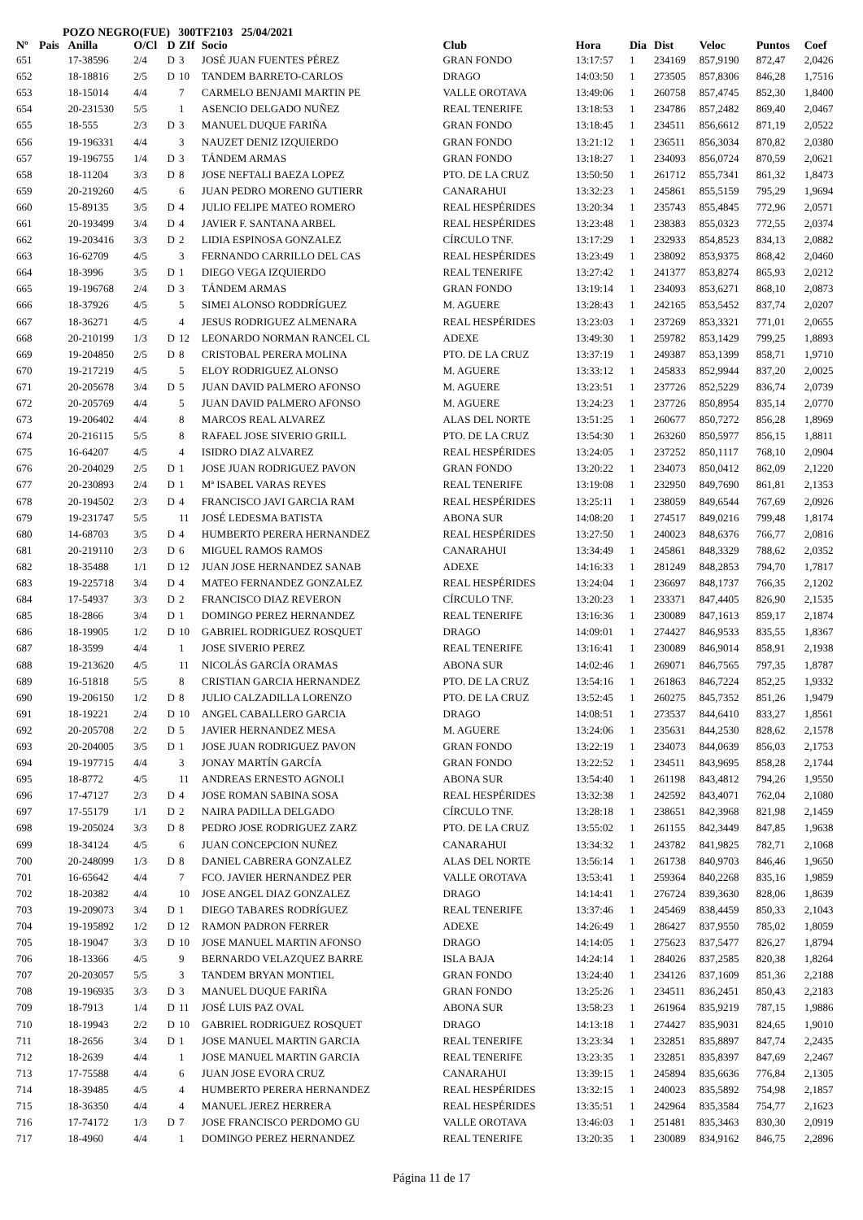POZO NEGRO(FUE) 300TF2103 25/04/2021
| Nº | Pais | Anilla | O/Cl | D | ZIf | Socio | Club | Hora | Dia | Dist | Veloc | Puntos | Coef |
| --- | --- | --- | --- | --- | --- | --- | --- | --- | --- | --- | --- | --- | --- |
| 651 | | 17-38596 | 2/4 | D | 3 | JOSÉ JUAN FUENTES PÉREZ | GRAN FONDO | 13:17:57 | 1 | 234169 | 857,9190 | 872,47 | 2,0426 |
| 652 | | 18-18816 | 2/5 | D | 10 | TANDEM BARRETO-CARLOS | DRAGO | 14:03:50 | 1 | 273505 | 857,8306 | 846,28 | 1,7516 |
| 653 | | 18-15014 | 4/4 | | 7 | CARMELO BENJAMI MARTIN PE | VALLE OROTAVA | 13:49:06 | 1 | 260758 | 857,4745 | 852,30 | 1,8400 |
| 654 | | 20-231530 | 5/5 | | 1 | ASENCIO DELGADO NUÑEZ | REAL TENERIFE | 13:18:53 | 1 | 234786 | 857,2482 | 869,40 | 2,0467 |
| 655 | | 18-555 | 2/3 | D | 3 | MANUEL DUQUE FARIÑA | GRAN FONDO | 13:18:45 | 1 | 234511 | 856,6612 | 871,19 | 2,0522 |
| 656 | | 19-196331 | 4/4 | | 3 | NAUZET DENIZ IZQUIERDO | GRAN FONDO | 13:21:12 | 1 | 236511 | 856,3034 | 870,82 | 2,0380 |
| 657 | | 19-196755 | 1/4 | D | 3 | TÁNDEM ARMAS | GRAN FONDO | 13:18:27 | 1 | 234093 | 856,0724 | 870,59 | 2,0621 |
| 658 | | 18-11204 | 3/3 | D | 8 | JOSE NEFTALI BAEZA LOPEZ | PTO. DE LA CRUZ | 13:50:50 | 1 | 261712 | 855,7341 | 861,32 | 1,8473 |
| 659 | | 20-219260 | 4/5 | | 6 | JUAN PEDRO MORENO GUTIERR | CANARAHUI | 13:32:23 | 1 | 245861 | 855,5159 | 795,29 | 1,9694 |
| 660 | | 15-89135 | 3/5 | D | 4 | JULIO FELIPE MATEO ROMERO | REAL HESPÉRIDES | 13:20:34 | 1 | 235743 | 855,4845 | 772,96 | 2,0571 |
| 661 | | 20-193499 | 3/4 | D | 4 | JAVIER F. SANTANA ARBEL | REAL HESPÉRIDES | 13:23:48 | 1 | 238383 | 855,0323 | 772,55 | 2,0374 |
| 662 | | 19-203416 | 3/3 | D | 2 | LIDIA ESPINOSA GONZALEZ | CÍRCULO TNF. | 13:17:29 | 1 | 232933 | 854,8523 | 834,13 | 2,0882 |
| 663 | | 16-62709 | 4/5 | | 3 | FERNANDO CARRILLO DEL CAS | REAL HESPÉRIDES | 13:23:49 | 1 | 238092 | 853,9375 | 868,42 | 2,0460 |
| 664 | | 18-3996 | 3/5 | D | 1 | DIEGO VEGA IZQUIERDO | REAL TENERIFE | 13:27:42 | 1 | 241377 | 853,8274 | 865,93 | 2,0212 |
| 665 | | 19-196768 | 2/4 | D | 3 | TÁNDEM ARMAS | GRAN FONDO | 13:19:14 | 1 | 234093 | 853,6271 | 868,10 | 2,0873 |
| 666 | | 18-37926 | 4/5 | | 5 | SIMEI ALONSO RODDRÍGUEZ | M. AGUERE | 13:28:43 | 1 | 242165 | 853,5452 | 837,74 | 2,0207 |
| 667 | | 18-36271 | 4/5 | | 4 | JESUS RODRIGUEZ ALMENARA | REAL HESPÉRIDES | 13:23:03 | 1 | 237269 | 853,3321 | 771,01 | 2,0655 |
| 668 | | 20-210199 | 1/3 | D | 12 | LEONARDO NORMAN RANCEL CL | ADEXE | 13:49:30 | 1 | 259782 | 853,1429 | 799,25 | 1,8893 |
| 669 | | 19-204850 | 2/5 | D | 8 | CRISTOBAL PERERA MOLINA | PTO. DE LA CRUZ | 13:37:19 | 1 | 249387 | 853,1399 | 858,71 | 1,9710 |
| 670 | | 19-217219 | 4/5 | | 5 | ELOY RODRIGUEZ ALONSO | M. AGUERE | 13:33:12 | 1 | 245833 | 852,9944 | 837,20 | 2,0025 |
| 671 | | 20-205678 | 3/4 | D | 5 | JUAN DAVID PALMERO AFONSO | M. AGUERE | 13:23:51 | 1 | 237726 | 852,5229 | 836,74 | 2,0739 |
| 672 | | 20-205769 | 4/4 | | 5 | JUAN DAVID PALMERO AFONSO | M. AGUERE | 13:24:23 | 1 | 237726 | 850,8954 | 835,14 | 2,0770 |
| 673 | | 19-206402 | 4/4 | | 8 | MARCOS REAL ALVAREZ | ALAS DEL NORTE | 13:51:25 | 1 | 260677 | 850,7272 | 856,28 | 1,8969 |
| 674 | | 20-216115 | 5/5 | | 8 | RAFAEL JOSE SIVERIO GRILL | PTO. DE LA CRUZ | 13:54:30 | 1 | 263260 | 850,5977 | 856,15 | 1,8811 |
| 675 | | 16-64207 | 4/5 | | 4 | ISIDRO DIAZ ALVAREZ | REAL HESPÉRIDES | 13:24:05 | 1 | 237252 | 850,1117 | 768,10 | 2,0904 |
| 676 | | 20-204029 | 2/5 | D | 1 | JOSE JUAN RODRIGUEZ PAVON | GRAN FONDO | 13:20:22 | 1 | 234073 | 850,0412 | 862,09 | 2,1220 |
| 677 | | 20-230893 | 2/4 | D | 1 | Mª ISABEL VARAS REYES | REAL TENERIFE | 13:19:08 | 1 | 232950 | 849,7690 | 861,81 | 2,1353 |
| 678 | | 20-194502 | 2/3 | D | 4 | FRANCISCO JAVI GARCIA RAM | REAL HESPÉRIDES | 13:25:11 | 1 | 238059 | 849,6544 | 767,69 | 2,0926 |
| 679 | | 19-231747 | 5/5 | | 11 | JOSÉ LEDESMA BATISTA | ABONA SUR | 14:08:20 | 1 | 274517 | 849,0216 | 799,48 | 1,8174 |
| 680 | | 14-68703 | 3/5 | D | 4 | HUMBERTO PERERA HERNANDEZ | REAL HESPÉRIDES | 13:27:50 | 1 | 240023 | 848,6376 | 766,77 | 2,0816 |
| 681 | | 20-219110 | 2/3 | D | 6 | MIGUEL RAMOS RAMOS | CANARAHUI | 13:34:49 | 1 | 245861 | 848,3329 | 788,62 | 2,0352 |
| 682 | | 18-35488 | 1/1 | D | 12 | JUAN JOSE HERNANDEZ SANAB | ADEXE | 14:16:33 | 1 | 281249 | 848,2853 | 794,70 | 1,7817 |
| 683 | | 19-225718 | 3/4 | D | 4 | MATEO FERNANDEZ GONZALEZ | REAL HESPÉRIDES | 13:24:04 | 1 | 236697 | 848,1737 | 766,35 | 2,1202 |
| 684 | | 17-54937 | 3/3 | D | 2 | FRANCISCO DIAZ REVERON | CÍRCULO TNF. | 13:20:23 | 1 | 233371 | 847,4405 | 826,90 | 2,1535 |
| 685 | | 18-2866 | 3/4 | D | 1 | DOMINGO PEREZ HERNANDEZ | REAL TENERIFE | 13:16:36 | 1 | 230089 | 847,1613 | 859,17 | 2,1874 |
| 686 | | 18-19905 | 1/2 | D | 10 | GABRIEL RODRIGUEZ ROSQUET | DRAGO | 14:09:01 | 1 | 274427 | 846,9533 | 835,55 | 1,8367 |
| 687 | | 18-3599 | 4/4 | | 1 | JOSE SIVERIO PEREZ | REAL TENERIFE | 13:16:41 | 1 | 230089 | 846,9014 | 858,91 | 2,1938 |
| 688 | | 19-213620 | 4/5 | | 11 | NICOLÁS GARCÍA ORAMAS | ABONA SUR | 14:02:46 | 1 | 269071 | 846,7565 | 797,35 | 1,8787 |
| 689 | | 16-51818 | 5/5 | | 8 | CRISTIAN GARCIA HERNANDEZ | PTO. DE LA CRUZ | 13:54:16 | 1 | 261863 | 846,7224 | 852,25 | 1,9332 |
| 690 | | 19-206150 | 1/2 | D | 8 | JULIO CALZADILLA LORENZO | PTO. DE LA CRUZ | 13:52:45 | 1 | 260275 | 845,7352 | 851,26 | 1,9479 |
| 691 | | 18-19221 | 2/4 | D | 10 | ANGEL CABALLERO GARCIA | DRAGO | 14:08:51 | 1 | 273537 | 844,6410 | 833,27 | 1,8561 |
| 692 | | 20-205708 | 2/2 | D | 5 | JAVIER HERNANDEZ MESA | M. AGUERE | 13:24:06 | 1 | 235631 | 844,2530 | 828,62 | 2,1578 |
| 693 | | 20-204005 | 3/5 | D | 1 | JOSE JUAN RODRIGUEZ PAVON | GRAN FONDO | 13:22:19 | 1 | 234073 | 844,0639 | 856,03 | 2,1753 |
| 694 | | 19-197715 | 4/4 | | 3 | JONAY MARTÍN GARCÍA | GRAN FONDO | 13:22:52 | 1 | 234511 | 843,9695 | 858,28 | 2,1744 |
| 695 | | 18-8772 | 4/5 | | 11 | ANDREAS ERNESTO AGNOLI | ABONA SUR | 13:54:40 | 1 | 261198 | 843,4812 | 794,26 | 1,9550 |
| 696 | | 17-47127 | 2/3 | D | 4 | JOSE ROMAN SABINA SOSA | REAL HESPÉRIDES | 13:32:38 | 1 | 242592 | 843,4071 | 762,04 | 2,1080 |
| 697 | | 17-55179 | 1/1 | D | 2 | NAIRA PADILLA DELGADO | CÍRCULO TNF. | 13:28:18 | 1 | 238651 | 842,3968 | 821,98 | 2,1459 |
| 698 | | 19-205024 | 3/3 | D | 8 | PEDRO JOSE RODRIGUEZ ZARZ | PTO. DE LA CRUZ | 13:55:02 | 1 | 261155 | 842,3449 | 847,85 | 1,9638 |
| 699 | | 18-34124 | 4/5 | | 6 | JUAN CONCEPCION NUÑEZ | CANARAHUI | 13:34:32 | 1 | 243782 | 841,9825 | 782,71 | 2,1068 |
| 700 | | 20-248099 | 1/3 | D | 8 | DANIEL CABRERA GONZALEZ | ALAS DEL NORTE | 13:56:14 | 1 | 261738 | 840,9703 | 846,46 | 1,9650 |
| 701 | | 16-65642 | 4/4 | | 7 | FCO. JAVIER HERNANDEZ PER | VALLE OROTAVA | 13:53:41 | 1 | 259364 | 840,2268 | 835,16 | 1,9859 |
| 702 | | 18-20382 | 4/4 | | 10 | JOSE ANGEL DIAZ GONZALEZ | DRAGO | 14:14:41 | 1 | 276724 | 839,3630 | 828,06 | 1,8639 |
| 703 | | 19-209073 | 3/4 | D | 1 | DIEGO TABARES RODRÍGUEZ | REAL TENERIFE | 13:37:46 | 1 | 245469 | 838,4459 | 850,33 | 2,1043 |
| 704 | | 19-195892 | 1/2 | D | 12 | RAMON PADRON FERRER | ADEXE | 14:26:49 | 1 | 286427 | 837,9550 | 785,02 | 1,8059 |
| 705 | | 18-19047 | 3/3 | D | 10 | JOSE MANUEL MARTIN AFONSO | DRAGO | 14:14:05 | 1 | 275623 | 837,5477 | 826,27 | 1,8794 |
| 706 | | 18-13366 | 4/5 | | 9 | BERNARDO VELAZQUEZ BARRE | ISLA BAJA | 14:24:14 | 1 | 284026 | 837,2585 | 820,38 | 1,8264 |
| 707 | | 20-203057 | 5/5 | | 3 | TANDEM BRYAN MONTIEL | GRAN FONDO | 13:24:40 | 1 | 234126 | 837,1609 | 851,36 | 2,2188 |
| 708 | | 19-196935 | 3/3 | D | 3 | MANUEL DUQUE FARIÑA | GRAN FONDO | 13:25:26 | 1 | 234511 | 836,2451 | 850,43 | 2,2183 |
| 709 | | 18-7913 | 1/4 | D | 11 | JOSÉ LUIS PAZ OVAL | ABONA SUR | 13:58:23 | 1 | 261964 | 835,9219 | 787,15 | 1,9886 |
| 710 | | 18-19943 | 2/2 | D | 10 | GABRIEL RODRIGUEZ ROSQUET | DRAGO | 14:13:18 | 1 | 274427 | 835,9031 | 824,65 | 1,9010 |
| 711 | | 18-2656 | 3/4 | D | 1 | JOSE MANUEL MARTIN GARCIA | REAL TENERIFE | 13:23:34 | 1 | 232851 | 835,8897 | 847,74 | 2,2435 |
| 712 | | 18-2639 | 4/4 | | 1 | JOSE MANUEL MARTIN GARCIA | REAL TENERIFE | 13:23:35 | 1 | 232851 | 835,8397 | 847,69 | 2,2467 |
| 713 | | 17-75588 | 4/4 | | 6 | JUAN JOSE EVORA CRUZ | CANARAHUI | 13:39:15 | 1 | 245894 | 835,6636 | 776,84 | 2,1305 |
| 714 | | 18-39485 | 4/5 | | 4 | HUMBERTO PERERA HERNANDEZ | REAL HESPÉRIDES | 13:32:15 | 1 | 240023 | 835,5892 | 754,98 | 2,1857 |
| 715 | | 18-36350 | 4/4 | | 4 | MANUEL JEREZ HERRERA | REAL HESPÉRIDES | 13:35:51 | 1 | 242964 | 835,3584 | 754,77 | 2,1623 |
| 716 | | 17-74172 | 1/3 | D | 7 | JOSE FRANCISCO PERDOMO GU | VALLE OROTAVA | 13:46:03 | 1 | 251481 | 835,3463 | 830,30 | 2,0919 |
| 717 | | 18-4960 | 4/4 | | 1 | DOMINGO PEREZ HERNANDEZ | REAL TENERIFE | 13:20:35 | 1 | 230089 | 834,9162 | 846,75 | 2,2896 |
Página 11 de 17